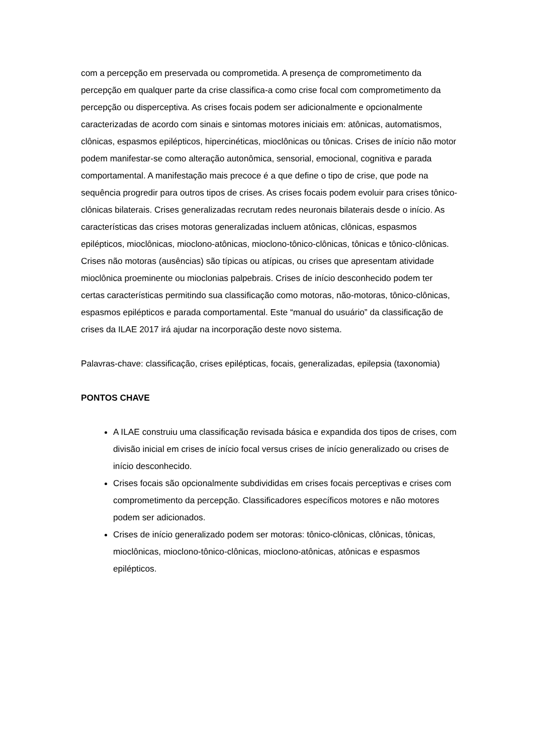com a percepção em preservada ou comprometida. A presença de comprometimento da percepção em qualquer parte da crise classifica-a como crise focal com comprometimento da percepção ou disperceptiva. As crises focais podem ser adicionalmente e opcionalmente caracterizadas de acordo com sinais e sintomas motores iniciais em: atônicas, automatismos, clônicas, espasmos epilépticos, hipercinéticas, mioclônicas ou tônicas. Crises de início não motor podem manifestar-se como alteração autonômica, sensorial, emocional, cognitiva e parada comportamental. A manifestação mais precoce é a que define o tipo de crise, que pode na sequência progredir para outros tipos de crises. As crises focais podem evoluir para crises tônico-clônicas bilaterais. Crises generalizadas recrutam redes neuronais bilaterais desde o início. As características das crises motoras generalizadas incluem atônicas, clônicas, espasmos epilépticos, mioclônicas, mioclono-atônicas, mioclono-tônico-clônicas, tônicas e tônico-clônicas. Crises não motoras (ausências) são típicas ou atípicas, ou crises que apresentam atividade mioclônica proeminente ou mioclonias palpebrais. Crises de início desconhecido podem ter certas características permitindo sua classificação como motoras, não-motoras, tônico-clônicas, espasmos epilépticos e parada comportamental. Este “manual do usuário” da classificação de crises da ILAE 2017 irá ajudar na incorporação deste novo sistema.
Palavras-chave: classificação, crises epilépticas, focais, generalizadas, epilepsia (taxonomia)
PONTOS CHAVE
A ILAE construiu uma classificação revisada básica e expandida dos tipos de crises, com divisão inicial em crises de início focal versus crises de início generalizado ou crises de início desconhecido.
Crises focais são opcionalmente subdivididas em crises focais perceptivas e crises com comprometimento da percepção. Classificadores específicos motores e não motores podem ser adicionados.
Crises de início generalizado podem ser motoras: tônico-clônicas, clônicas, tônicas, mioclônicas, mioclono-tônico-clônicas, mioclono-atônicas, atônicas e espasmos epilépticos.